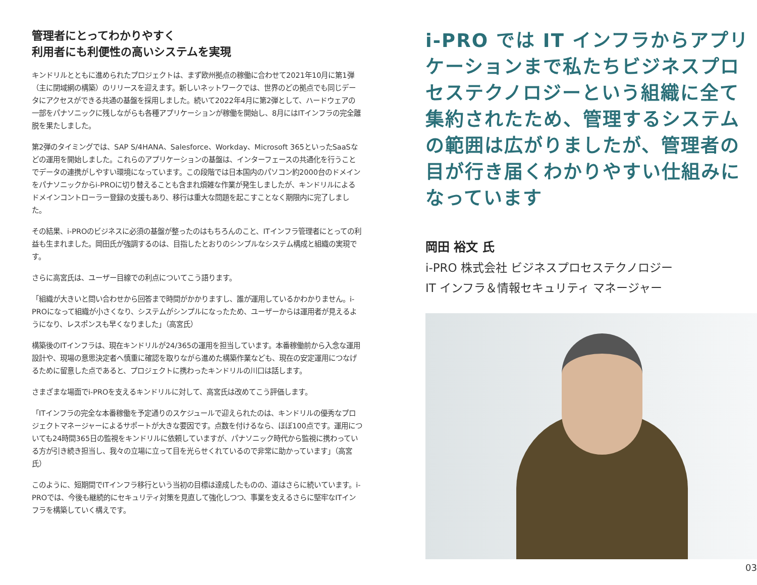管理者にとってわかりやすく
利用者にも利便性の高いシステムを実現
キンドリルとともに進められたプロジェクトは、まず欧州拠点の稼働に合わせて2021年10月に第1弾（主に閉域網の構築）のリリースを迎えます。新しいネットワークでは、世界のどの拠点でも同じデータにアクセスができる共通の基盤を採用しました。続いて2022年4月に第2弾として、ハードウェアの一部をパナソニックに残しながらも各種アプリケーションが稼働を開始し、8月にはITインフラの完全離脱を果たしました。
第2弾のタイミングでは、SAP S/4HANA、Salesforce、Workday、Microsoft 365といったSaaSなどの運用を開始しました。これらのアプリケーションの基盤は、インターフェースの共通化を行うことでデータの連携がしやすい環境になっています。この段階では日本国内のパソコン約2000台のドメインをパナソニックからi-PROに切り替えることも含まれ煩雑な作業が発生しましたが、キンドリルによるドメインコントローラー登録の支援もあり、移行は重大な問題を起こすことなく期限内に完了しました。
その結果、i-PROのビジネスに必須の基盤が整ったのはもちろんのこと、ITインフラ管理者にとっての利益も生まれました。岡田氏が強調するのは、目指したとおりのシンプルなシステム構成と組織の実現です。
さらに高宮氏は、ユーザー目線での利点についてこう語ります。
「組織が大きいと問い合わせから回答まで時間がかかりますし、誰が運用しているかわかりません。i-PROになって組織が小さくなり、システムがシンプルになったため、ユーザーからは運用者が見えるようになり、レスポンスも早くなりました」（高宮氏）
構築後のITインフラは、現在キンドリルが24/365の運用を担当しています。本番稼働前から入念な運用設計や、現場の意思決定者へ慎重に確認を取りながら進めた構築作業なども、現在の安定運用につなげるために留意した点であると、プロジェクトに携わったキンドリルの川口は話します。
さまざまな場面でi-PROを支えるキンドリルに対して、高宮氏は改めてこう評価します。
「ITインフラの完全な本番稼働を予定通りのスケジュールで迎えられたのは、キンドリルの優秀なプロジェクトマネージャーによるサポートが大きな要因です。点数を付けるなら、ほぼ100点です。運用についても24時間365日の監視をキンドリルに依頼していますが、パナソニック時代から監視に携わっている方が引き続き担当し、我々の立場に立って目を光らせくれているので非常に助かっています」（高宮氏）
このように、短期間でITインフラ移行という当初の目標は達成したものの、道はさらに続いています。i-PROでは、今後も継続的にセキュリティ対策を見直して強化しつつ、事業を支えるさらに堅牢なITインフラを構築していく構えです。
i-PRO では IT インフラからアプリケーションまで私たちビジネスプロセステクノロジーという組織に全て集約されたため、管理するシステムの範囲は広がりましたが、管理者の目が行き届くわかりやすい仕組みになっています
岡田 裕文 氏
i-PRO 株式会社 ビジネスプロセステクノロジー
IT インフラ＆情報セキュリティ マネージャー
03